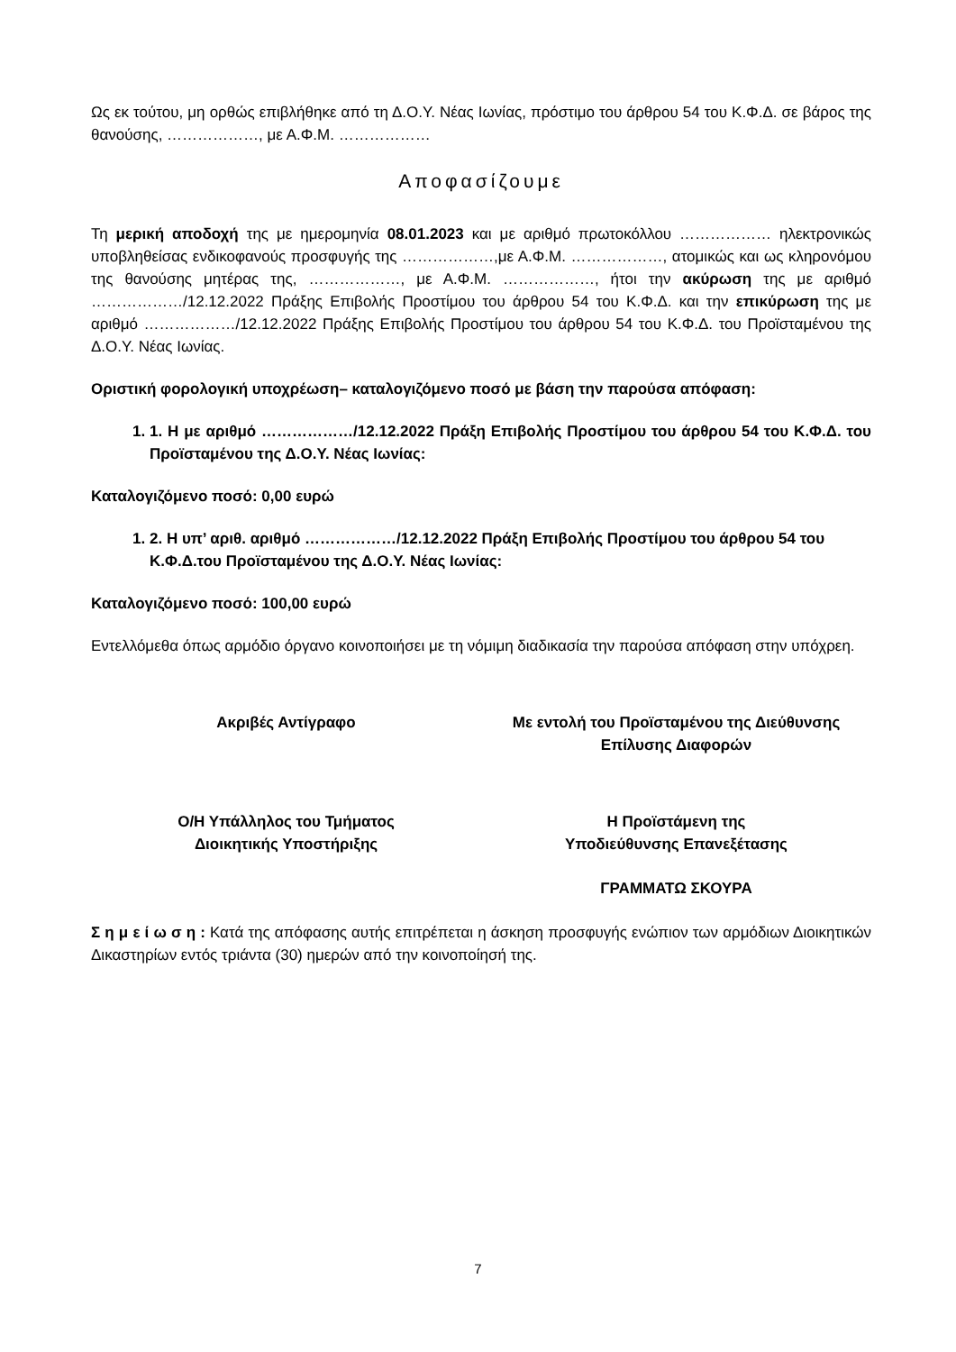Ως εκ τούτου, μη ορθώς επιβλήθηκε από τη Δ.Ο.Υ. Νέας Ιωνίας, πρόστιμο του άρθρου 54 του Κ.Φ.Δ. σε βάρος της θανούσης, ………………, με Α.Φ.Μ. ………………
Αποφασίζουμε
Τη μερική αποδοχή της με ημερομηνία 08.01.2023 και με αριθμό πρωτοκόλλου ……………… ηλεκτρονικώς υποβληθείσας ενδικοφανούς προσφυγής της ………………,με Α.Φ.Μ. ………………, ατομικώς και ως κληρονόμου της θανούσης μητέρας της, ………………, με Α.Φ.Μ. ………………, ήτοι την ακύρωση της με αριθμό ………………/12.12.2022 Πράξης Επιβολής Προστίμου του άρθρου 54 του Κ.Φ.Δ. και την επικύρωση της με αριθμό ………………/12.12.2022 Πράξης Επιβολής Προστίμου του άρθρου 54 του Κ.Φ.Δ. του Προϊσταμένου της Δ.Ο.Υ. Νέας Ιωνίας.
Οριστική φορολογική υποχρέωση– καταλογιζόμενο ποσό με βάση την παρούσα απόφαση:
1. 1. Η με αριθμό ………………/12.12.2022 Πράξη Επιβολής Προστίμου του άρθρου 54 του Κ.Φ.Δ. του Προϊσταμένου της Δ.Ο.Υ. Νέας Ιωνίας:
Καταλογιζόμενο ποσό: 0,00 ευρώ
1. 2. Η υπ’ αριθ. αριθμό ………………/12.12.2022 Πράξη Επιβολής Προστίμου του άρθρου 54 του Κ.Φ.Δ.του Προϊσταμένου της Δ.Ο.Υ. Νέας Ιωνίας:
Καταλογιζόμενο ποσό: 100,00 ευρώ
Εντελλόμεθα όπως αρμόδιο όργανο κοινοποιήσει με τη νόμιμη διαδικασία την παρούσα απόφαση στην υπόχρεη.
Ακριβές Αντίγραφο Με εντολή του Προϊσταμένου της Διεύθυνσης Επίλυσης Διαφορών
Ο/Η Υπάλληλος του Τμήματος
Διοικητικής Υποστήριξης
Η Προϊστάμενη της
Υποδιεύθυνσης Επανεξέτασης
ΓΡΑΜΜΑΤΩ ΣΚΟΥΡΑ
Σ η μ ε ί ω σ η : Κατά της απόφασης αυτής επιτρέπεται η άσκηση προσφυγής ενώπιον των αρμόδιων Διοικητικών Δικαστηρίων εντός τριάντα (30) ημερών από την κοινοποίησή της.
7